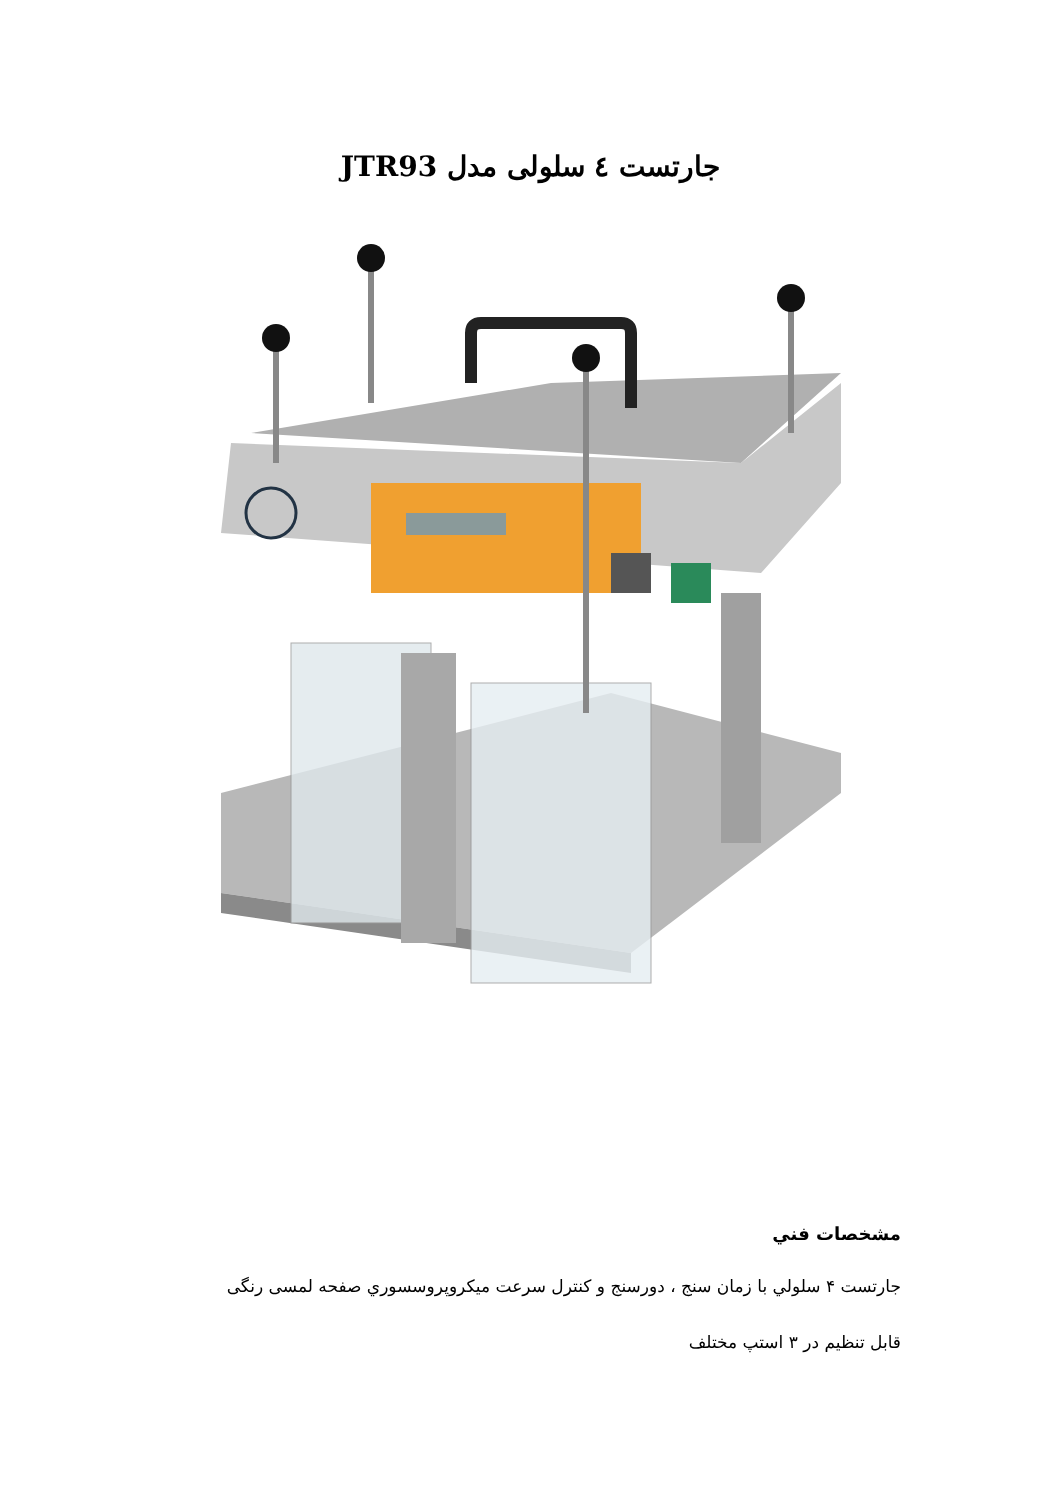جارتست ٤ سلولی مدل JTR93
مشخصات فني
جارتست ۴ سلولي با زمان سنج ، دورسنج و كنترل سرعت ميكروپروسسوري صفحه لمسی رنگی
قابل تنظيم در ۳ استپ مختلف